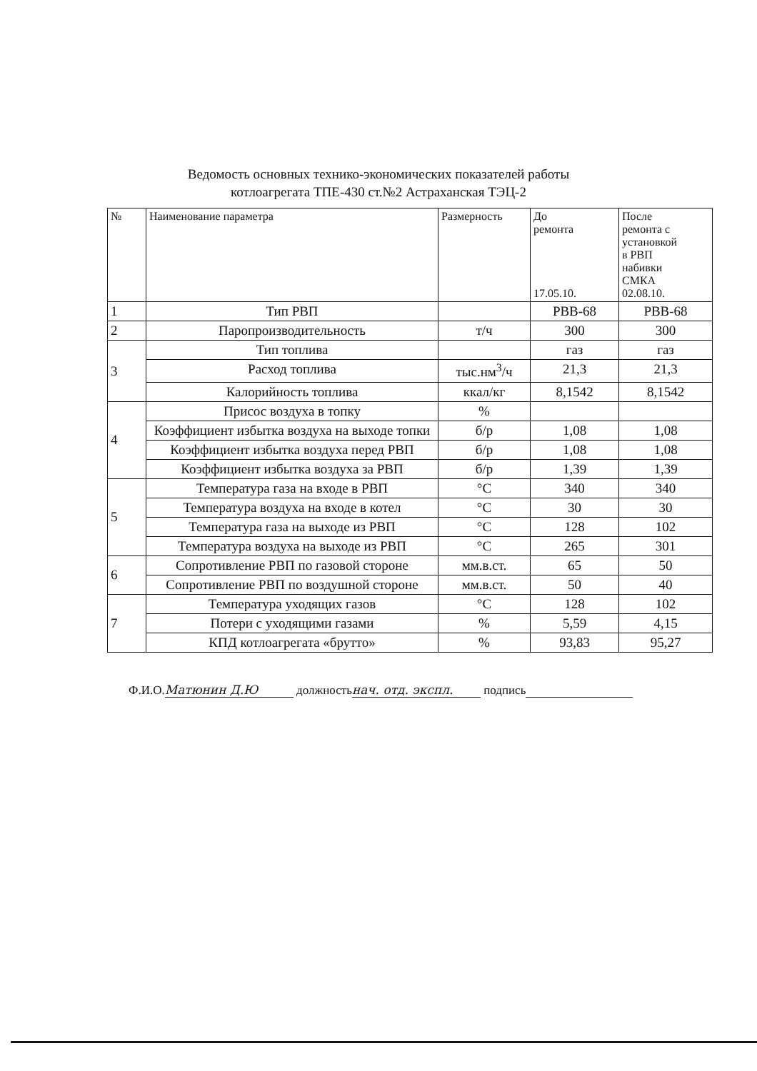Ведомость основных технико-экономических показателей работы
котлоагрегата ТПЕ-430 ст.№2 Астраханская ТЭЦ-2
| № | Наименование параметра | Размерность | До ремонта 17.05.10. | После ремонта с установкой в РВП набивки СМКА 02.08.10. |
| --- | --- | --- | --- | --- |
| 1 | Тип РВП | | РВВ-68 | РВВ-68 |
| 2 | Паропроизводительность | т/ч | 300 | 300 |
| 3 | Тип топлива | | газ | газ |
| | Расход топлива | тыс.нм<sup>3</sup>/ч | 21,3 | 21,3 |
| | Калорийность топлива | ккал/кг | 8,1542 | 8,1542 |
| 4 | Присос воздуха в топку | % | | |
| | Коэффициент избытка воздуха на выходе топки | б/р | 1,08 | 1,08 |
| | Коэффициент избытка воздуха перед РВП | б/р | 1,08 | 1,08 |
| | Коэффициент избытка воздуха за РВП | б/р | 1,39 | 1,39 |
| 5 | Температура газа на входе в РВП | °С | 340 | 340 |
| | Температура воздуха на входе в котел | °С | 30 | 30 |
| | Температура газа на выходе из РВП | °С | 128 | 102 |
| | Температура воздуха на выходе из РВП | °С | 265 | 301 |
| 6 | Сопротивление РВП по газовой стороне | мм.в.ст. | 65 | 50 |
| | Сопротивление РВП по воздушной стороне | мм.в.ст. | 50 | 40 |
| 7 | Температура уходящих газов | °С | 128 | 102 |
| | Потери с уходящими газами | % | 5,59 | 4,15 |
| | КПД котлоагрегата «брутто» | % | 93,83 | 95,27 |
Ф.И.О. Матюнин Д.Ю должность нач. отд. экспл. подпись